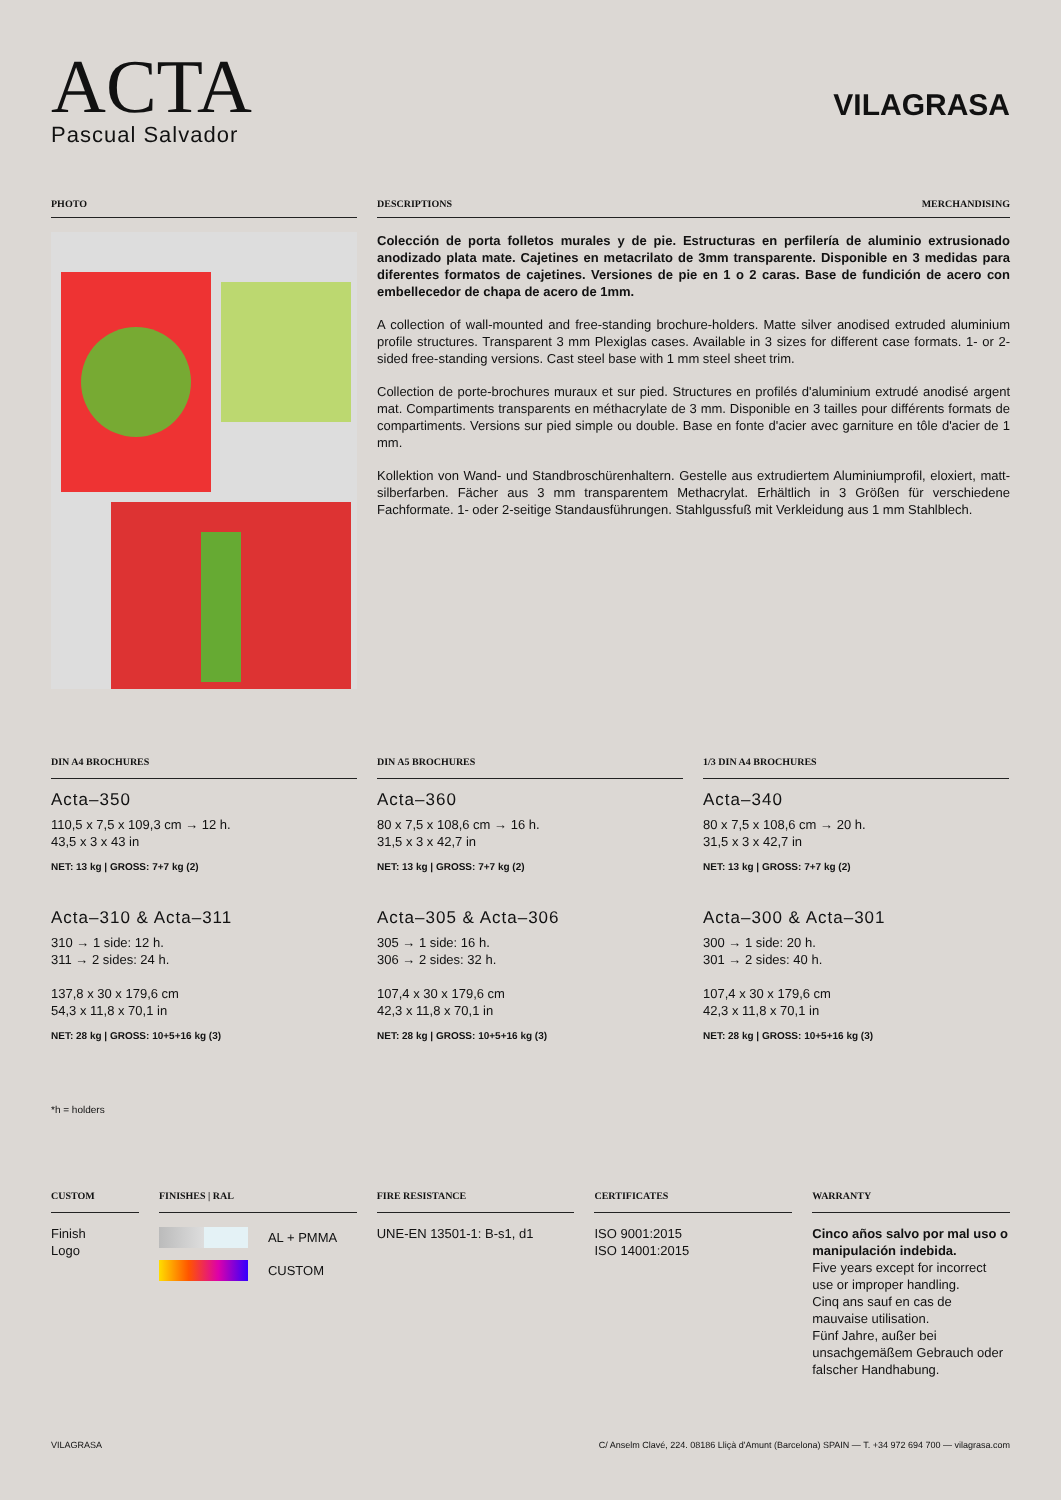ACTA
Pascual Salvador
VILAGRASA
PHOTO DESCRIPTIONS MERCHANDISING
Colección de porta folletos murales y de pie. Estructuras en perfilería de aluminio extrusionado anodizado plata mate. Cajetines en metacrilato de 3mm transparente. Disponible en 3 medidas para diferentes formatos de cajetines. Versiones de pie en 1 o 2 caras. Base de fundición de acero con embellecedor de chapa de acero de 1mm.
A collection of wall-mounted and free-standing brochure-holders. Matte silver anodised extruded aluminium profile structures. Transparent 3 mm Plexiglas cases. Available in 3 sizes for different case formats. 1- or 2-sided free-standing versions. Cast steel base with 1 mm steel sheet trim.
Collection de porte-brochures muraux et sur pied. Structures en profilés d'aluminium extrudé anodisé argent mat. Compartiments transparents en méthacrylate de 3 mm. Disponible en 3 tailles pour différents formats de compartiments. Versions sur pied simple ou double. Base en fonte d'acier avec garniture en tôle d'acier de 1 mm.
Kollektion von Wand- und Standbroschürenhaltern. Gestelle aus extrudiertem Aluminiumprofil, eloxiert, matt-silberfarben. Fächer aus 3 mm transparentem Methacrylat. Erhältlich in 3 Größen für verschiedene Fachformate. 1- oder 2-seitige Standausführungen. Stahlgussfuß mit Verkleidung aus 1 mm Stahlblech.
DIN A4 BROCHURES
Acta–350
110,5 x 7,5 x 109,3 cm → 12 h.
43,5 x 3 x 43 in
NET: 13 kg | GROSS: 7+7 kg (2)
Acta–310 & Acta–311
310 → 1 side: 12 h.
311 → 2 sides: 24 h.
137,8 x 30 x 179,6 cm
54,3 x 11,8 x 70,1 in
NET: 28 kg | GROSS: 10+5+16 kg (3)
DIN A5 BROCHURES
Acta–360
80 x 7,5 x 108,6 cm → 16 h.
31,5 x 3 x 42,7 in
NET: 13 kg | GROSS: 7+7 kg (2)
Acta–305 & Acta–306
305 → 1 side: 16 h.
306 → 2 sides: 32 h.
107,4 x 30 x 179,6 cm
42,3 x 11,8 x 70,1 in
NET: 28 kg | GROSS: 10+5+16 kg (3)
1/3 DIN A4 BROCHURES
Acta–340
80 x 7,5 x 108,6 cm → 20 h.
31,5 x 3 x 42,7 in
NET: 13 kg | GROSS: 7+7 kg (2)
Acta–300 & Acta–301
300 → 1 side: 20 h.
301 → 2 sides: 40 h.
107,4 x 30 x 179,6 cm
42,3 x 11,8 x 70,1 in
NET: 28 kg | GROSS: 10+5+16 kg (3)
*h = holders
CUSTOM
Finish
Logo
FINISHES | RAL
AL + PMMA
CUSTOM
FIRE RESISTANCE
UNE-EN 13501-1: B-s1, d1
CERTIFICATES
ISO 9001:2015
ISO 14001:2015
WARRANTY
Cinco años salvo por mal uso o manipulación indebida.
Five years except for incorrect use or improper handling.
Cinq ans sauf en cas de mauvaise utilisation.
Fünf Jahre, außer bei unsachgemäßem Gebrauch oder falscher Handhabung.
VILAGRASA C/ Anselm Clavé, 224. 08186 Lliçà d'Amunt (Barcelona) SPAIN — T. +34 972 694 700 — vilagrasa.com